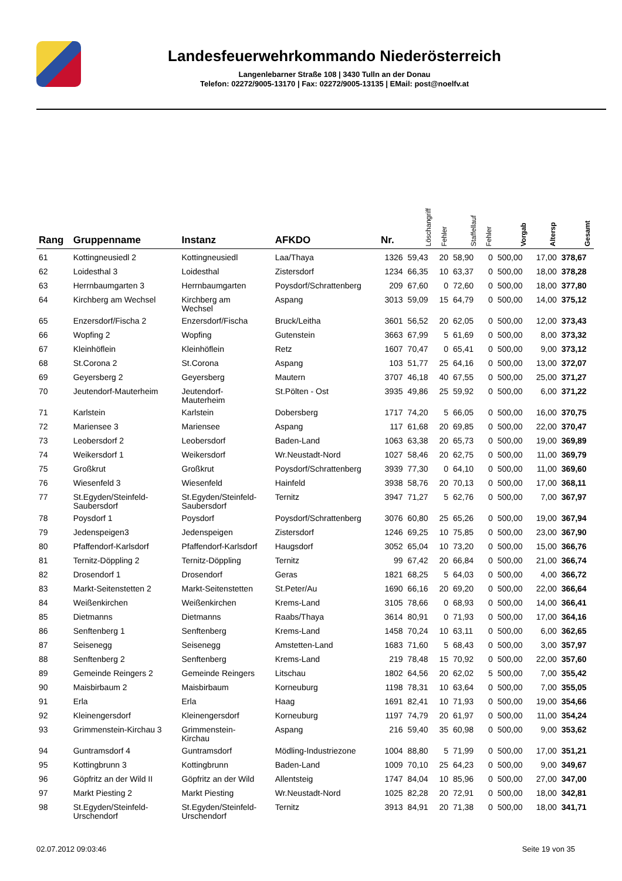Landesfeuerwehrkommando Niederösterreich
Langenlebarner Straße 108 | 3430 Tulln an der Donau
Telefon: 02272/9005-13170 | Fax: 02272/9005-13135 | EMail: post@noelfv.at
| Rang | Gruppenname | Instanz | AFKDO | Nr. | Löschangriff | Fehler | Staffellauf | Fehler | Vorgab | Altersp | Gesamt |
| --- | --- | --- | --- | --- | --- | --- | --- | --- | --- | --- | --- |
| 61 | Kottingneusiedl 2 | Kottingneusiedl | Laa/Thaya | 1326 | 59,43 | 20 | 58,90 | 0 | 500,00 | 17,00 | 378,67 |
| 62 | Loidesthal 3 | Loidesthal | Zistersdorf | 1234 | 66,35 | 10 | 63,37 | 0 | 500,00 | 18,00 | 378,28 |
| 63 | Herrnbaumgarten 3 | Herrnbaumgarten | Poysdorf/Schrattenberg | 209 | 67,60 | 0 | 72,60 | 0 | 500,00 | 18,00 | 377,80 |
| 64 | Kirchberg am Wechsel | Kirchberg am Wechsel | Aspang | 3013 | 59,09 | 15 | 64,79 | 0 | 500,00 | 14,00 | 375,12 |
| 65 | Enzersdorf/Fischa 2 | Enzersdorf/Fischa | Bruck/Leitha | 3601 | 56,52 | 20 | 62,05 | 0 | 500,00 | 12,00 | 373,43 |
| 66 | Wopfing 2 | Wopfing | Gutenstein | 3663 | 67,99 | 5 | 61,69 | 0 | 500,00 | 8,00 | 373,32 |
| 67 | Kleinhöflein | Kleinhöflein | Retz | 1607 | 70,47 | 0 | 65,41 | 0 | 500,00 | 9,00 | 373,12 |
| 68 | St.Corona 2 | St.Corona | Aspang | 103 | 51,77 | 25 | 64,16 | 0 | 500,00 | 13,00 | 372,07 |
| 69 | Geyersberg 2 | Geyersberg | Mautern | 3707 | 46,18 | 40 | 67,55 | 0 | 500,00 | 25,00 | 371,27 |
| 70 | Jeutendorf-Mauterheim | Jeutendorf- Mauterheim | St.Pölten - Ost | 3935 | 49,86 | 25 | 59,92 | 0 | 500,00 | 6,00 | 371,22 |
| 71 | Karlstein | Karlstein | Dobersberg | 1717 | 74,20 | 5 | 66,05 | 0 | 500,00 | 16,00 | 370,75 |
| 72 | Mariensee 3 | Mariensee | Aspang | 117 | 61,68 | 20 | 69,85 | 0 | 500,00 | 22,00 | 370,47 |
| 73 | Leobersdorf 2 | Leobersdorf | Baden-Land | 1063 | 63,38 | 20 | 65,73 | 0 | 500,00 | 19,00 | 369,89 |
| 74 | Weikersdorf 1 | Weikersdorf | Wr.Neustadt-Nord | 1027 | 58,46 | 20 | 62,75 | 0 | 500,00 | 11,00 | 369,79 |
| 75 | Großkrut | Großkrut | Poysdorf/Schrattenberg | 3939 | 77,30 | 0 | 64,10 | 0 | 500,00 | 11,00 | 369,60 |
| 76 | Wiesenfeld 3 | Wiesenfeld | Hainfeld | 3938 | 58,76 | 20 | 70,13 | 0 | 500,00 | 17,00 | 368,11 |
| 77 | St.Egyden/Steinfeld- Saubersdorf | St.Egyden/Steinfeld- Saubersdorf | Ternitz | 3947 | 71,27 | 5 | 62,76 | 0 | 500,00 | 7,00 | 367,97 |
| 78 | Poysdorf 1 | Poysdorf | Poysdorf/Schrattenberg | 3076 | 60,80 | 25 | 65,26 | 0 | 500,00 | 19,00 | 367,94 |
| 79 | Jedenspeigen3 | Jedenspeigen | Zistersdorf | 1246 | 69,25 | 10 | 75,85 | 0 | 500,00 | 23,00 | 367,90 |
| 80 | Pfaffendorf-Karlsdorf | Pfaffendorf-Karlsdorf | Haugsdorf | 3052 | 65,04 | 10 | 73,20 | 0 | 500,00 | 15,00 | 366,76 |
| 81 | Ternitz-Döppling 2 | Ternitz-Döppling | Ternitz | 99 | 67,42 | 20 | 66,84 | 0 | 500,00 | 21,00 | 366,74 |
| 82 | Drosendorf 1 | Drosendorf | Geras | 1821 | 68,25 | 5 | 64,03 | 0 | 500,00 | 4,00 | 366,72 |
| 83 | Markt-Seitenstetten 2 | Markt-Seitenstetten | St.Peter/Au | 1690 | 66,16 | 20 | 69,20 | 0 | 500,00 | 22,00 | 366,64 |
| 84 | Weißenkirchen | Weißenkirchen | Krems-Land | 3105 | 78,66 | 0 | 68,93 | 0 | 500,00 | 14,00 | 366,41 |
| 85 | Dietmanns | Dietmanns | Raabs/Thaya | 3614 | 80,91 | 0 | 71,93 | 0 | 500,00 | 17,00 | 364,16 |
| 86 | Senftenberg 1 | Senftenberg | Krems-Land | 1458 | 70,24 | 10 | 63,11 | 0 | 500,00 | 6,00 | 362,65 |
| 87 | Seisenegg | Seisenegg | Amstetten-Land | 1683 | 71,60 | 5 | 68,43 | 0 | 500,00 | 3,00 | 357,97 |
| 88 | Senftenberg 2 | Senftenberg | Krems-Land | 219 | 78,48 | 15 | 70,92 | 0 | 500,00 | 22,00 | 357,60 |
| 89 | Gemeinde Reingers 2 | Gemeinde Reingers | Litschau | 1802 | 64,56 | 20 | 62,02 | 5 | 500,00 | 7,00 | 355,42 |
| 90 | Maisbirbaum 2 | Maisbirbaum | Korneuburg | 1198 | 78,31 | 10 | 63,64 | 0 | 500,00 | 7,00 | 355,05 |
| 91 | Erla | Erla | Haag | 1691 | 82,41 | 10 | 71,93 | 0 | 500,00 | 19,00 | 354,66 |
| 92 | Kleinengersdorf | Kleinengersdorf | Korneuburg | 1197 | 74,79 | 20 | 61,97 | 0 | 500,00 | 11,00 | 354,24 |
| 93 | Grimmenstein-Kirchau 3 | Grimmenstein- Kirchau | Aspang | 216 | 59,40 | 35 | 60,98 | 0 | 500,00 | 9,00 | 353,62 |
| 94 | Guntramsdorf 4 | Guntramsdorf | Mödling-Industriezone | 1004 | 88,80 | 5 | 71,99 | 0 | 500,00 | 17,00 | 351,21 |
| 95 | Kottingbrunn 3 | Kottingbrunn | Baden-Land | 1009 | 70,10 | 25 | 64,23 | 0 | 500,00 | 9,00 | 349,67 |
| 96 | Göpfritz an der Wild II | Göpfritz an der Wild | Allentsteig | 1747 | 84,04 | 10 | 85,96 | 0 | 500,00 | 27,00 | 347,00 |
| 97 | Markt Piesting 2 | Markt Piesting | Wr.Neustadt-Nord | 1025 | 82,28 | 20 | 72,91 | 0 | 500,00 | 18,00 | 342,81 |
| 98 | St.Egyden/Steinfeld- Urschendorf | St.Egyden/Steinfeld- Urschendorf | Ternitz | 3913 | 84,91 | 20 | 71,38 | 0 | 500,00 | 18,00 | 341,71 |
02.07.2012 09:03:46 Seite 19 von 35